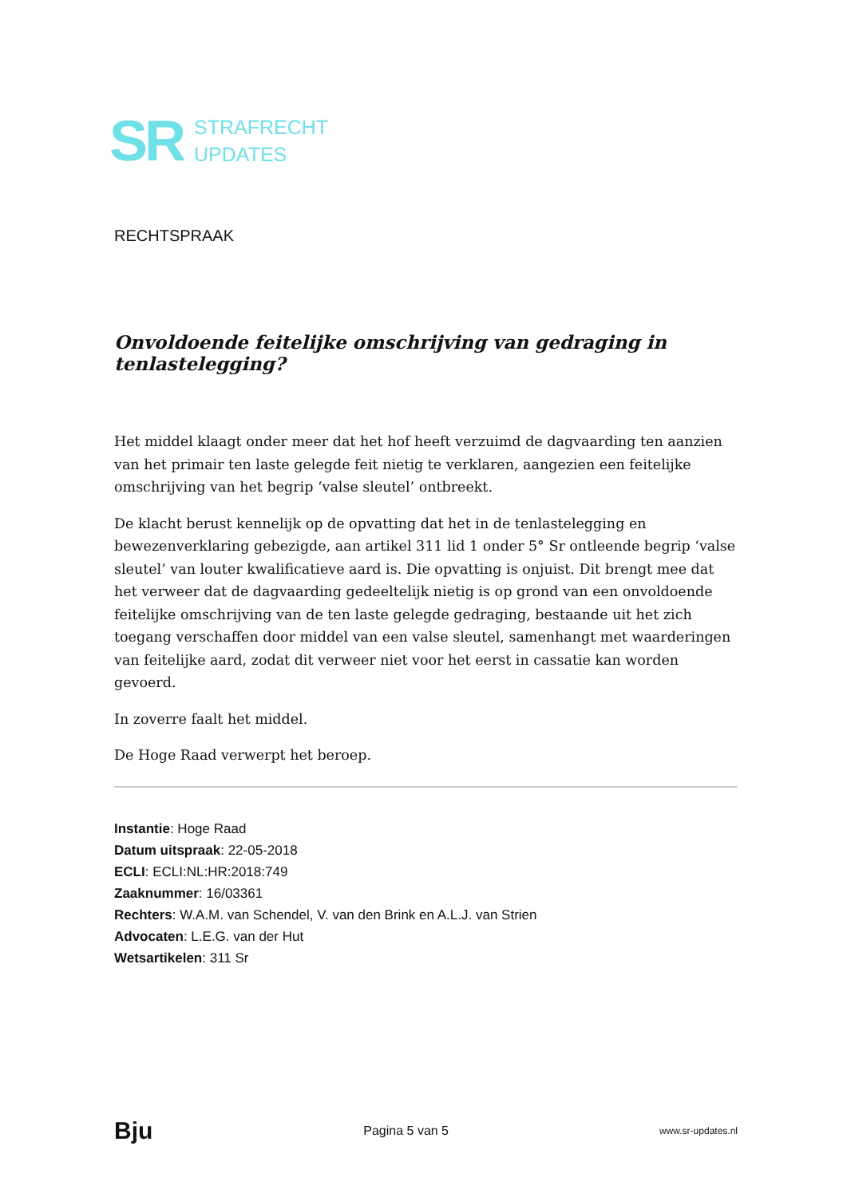SR
STRAFRECHT
UPDATES
RECHTSPRAAK
Onvoldoende feitelijke omschrijving van gedraging in tenlastelegging?
Het middel klaagt onder meer dat het hof heeft verzuimd de dagvaarding ten aanzien van het primair ten laste gelegde feit nietig te verklaren, aangezien een feitelijke omschrijving van het begrip ‘valse sleutel’ ontbreekt.
De klacht berust kennelijk op de opvatting dat het in de tenlastelegging en bewezenverklaring gebezigde, aan artikel 311 lid 1 onder 5° Sr ontleende begrip ‘valse sleutel’ van louter kwalificatieve aard is. Die opvatting is onjuist. Dit brengt mee dat het verweer dat de dagvaarding gedeeltelijk nietig is op grond van een onvoldoende feitelijke omschrijving van de ten laste gelegde gedraging, bestaande uit het zich toegang verschaffen door middel van een valse sleutel, samenhangt met waarderingen van feitelijke aard, zodat dit verweer niet voor het eerst in cassatie kan worden gevoerd.
In zoverre faalt het middel.
De Hoge Raad verwerpt het beroep.
Instantie: Hoge Raad
Datum uitspraak: 22-05-2018
ECLI: ECLI:NL:HR:2018:749
Zaaknummer: 16/03361
Rechters: W.A.M. van Schendel, V. van den Brink en A.L.J. van Strien
Advocaten: L.E.G. van der Hut
Wetsartikelen: 311 Sr
Bju Pagina 5 van 5 www.sr-updates.nl